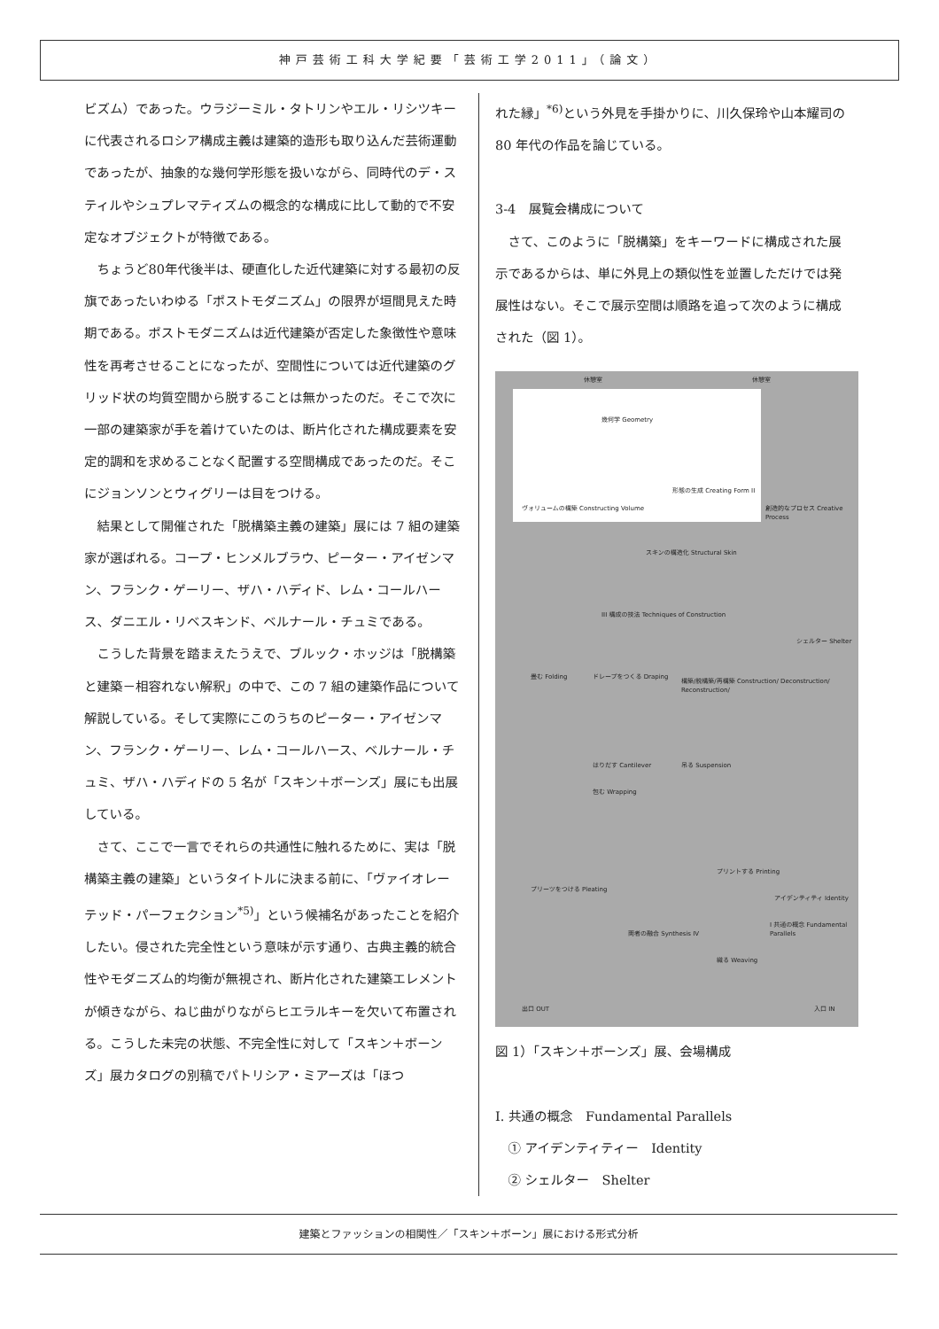神戸芸術工科大学紀要「芸術工学2011」（論文）
ビズム）であった。ウラジーミル・タトリンやエル・リシツキーに代表されるロシア構成主義は建築的造形も取り込んだ芸術運動であったが、抽象的な幾何学形態を扱いながら、同時代のデ・スティルやシュプレマティズムの概念的な構成に比して動的で不安定なオブジェクトが特徴である。
　ちょうど80年代後半は、硬直化した近代建築に対する最初の反旗であったいわゆる「ポストモダニズム」の限界が垣間見えた時期である。ポストモダニズムは近代建築が否定した象徴性や意味性を再考させることになったが、空間性については近代建築のグリッド状の均質空間から脱することは無かったのだ。そこで次に一部の建築家が手を着けていたのは、断片化された構成要素を安定的調和を求めることなく配置する空間構成であったのだ。そこにジョンソンとウィグリーは目をつける。
　結果として開催された「脱構築主義の建築」展には 7 組の建築家が選ばれる。コープ・ヒンメルブラウ、ピーター・アイゼンマン、フランク・ゲーリー、ザハ・ハディド、レム・コールハース、ダニエル・リベスキンド、ベルナール・チュミである。
　こうした背景を踏まえたうえで、ブルック・ホッジは「脱構築と建築－相容れない解釈」の中で、この 7 組の建築作品について解説している。そして実際にこのうちのピーター・アイゼンマン、フランク・ゲーリー、レム・コールハース、ベルナール・チュミ、ザハ・ハディドの 5 名が「スキン＋ボーンズ」展にも出展している。
　さて、ここで一言でそれらの共通性に触れるために、実は「脱構築主義の建築」というタイトルに決まる前に、「ヴァイオレーテッド・パーフェクション<sup>*5)</sup>」という候補名があったことを紹介したい。侵された完全性という意味が示す通り、古典主義的統合性やモダニズム的均衡が無視され、断片化された建築エレメントが傾きながら、ねじ曲がりながらヒエラルキーを欠いて布置される。こうした未完の状態、不完全性に対して「スキン＋ボーンズ」展カタログの別稿でパトリシア・ミアーズは「ほつ
れた縁」<sup>*6)</sup>という外見を手掛かりに、川久保玲や山本耀司の 80 年代の作品を論じている。
3‐4　展覧会構成について
　さて、このように「脱構築」をキーワードに構成された展示であるからは、単に外見上の類似性を並置しただけでは発展性はない。そこで展示空間は順路を追って次のように構成された（図 1）。
幾何学 Geometry
形態の生成 Creating Form II
ヴォリュームの構築 Constructing Volume
創造的なプロセス Creative Process
スキンの構造化 Structural Skin
III 構成の技法 Techniques of Construction
シェルター Shelter
畳む Folding ドレープをつくる Draping
構築/脱構築/再構築 Construction/ Deconstruction/ Reconstruction/
はりだす Cantilever 吊る Suspension
包む Wrapping
プリントする Printing
プリーツをつける Pleating
アイデンティティ Identity
I 共通の概念 Fundamental Parallels
両者の融合 Synthesis IV
織る Weaving
出口 OUT 入口 IN
休憩室 休憩室
図 1）「スキン＋ボーンズ」展、会場構成
I. 共通の概念　Fundamental Parallels
　① アイデンティティー　Identity
　② シェルター　Shelter
建築とファッションの相関性／「スキン＋ボーン」展における形式分析